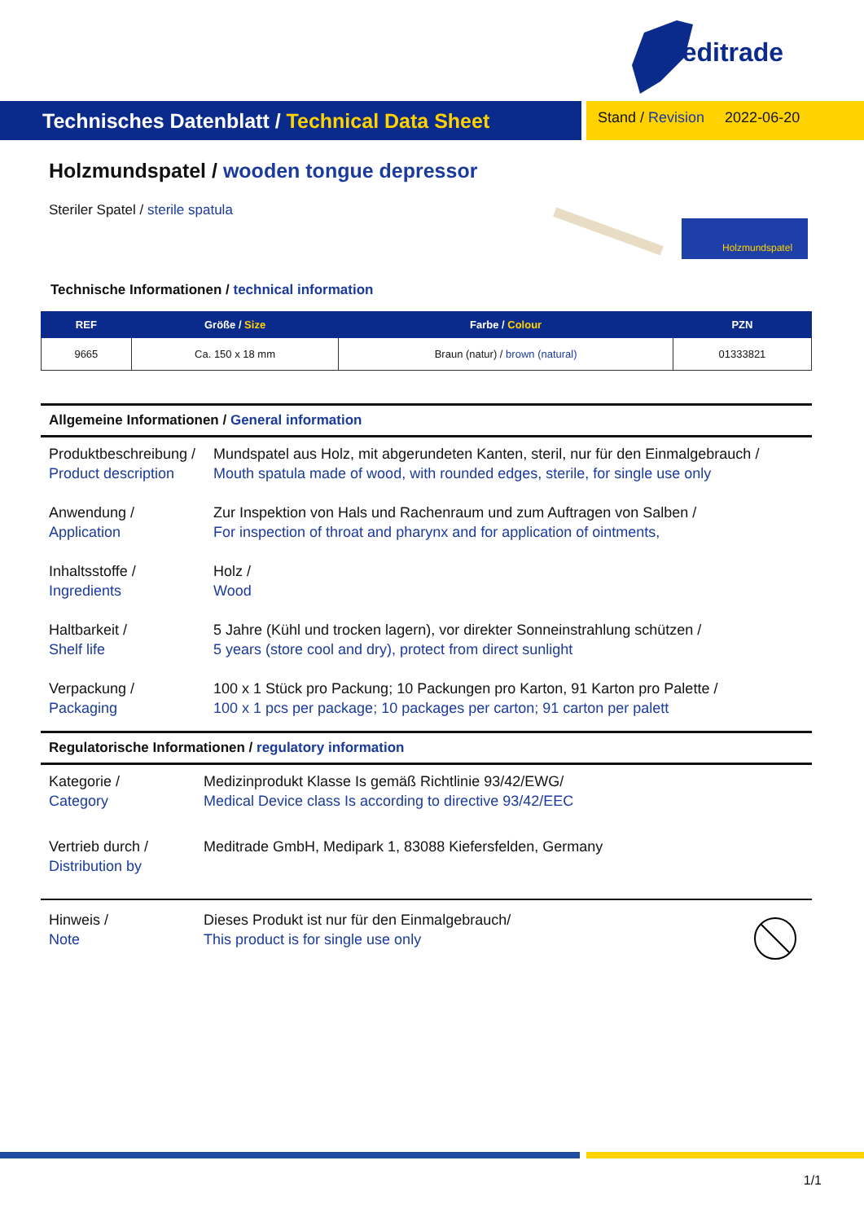Meditrade
Technisches Datenblatt / Technical Data Sheet
Stand / Revision 2022-06-20
Holzmundspatel / wooden tongue depressor
Steriler Spatel / sterile spatula
Holzmundspatel
Technische Informationen / technical information
| REF | Größe / Size | Farbe / Colour | PZN |
| --- | --- | --- | --- |
| 9665 | Ca. 150 x 18 mm | Braun (natur) / brown (natural) | 01333821 |
Allgemeine Informationen / General information
Produktbeschreibung /
Product description
Mundspatel aus Holz, mit abgerundeten Kanten, steril, nur für den Einmalgebrauch /
Mouth spatula made of wood, with rounded edges, sterile, for single use only
Anwendung /
Application
Zur Inspektion von Hals und Rachenraum und zum Auftragen von Salben /
For inspection of throat and pharynx and for application of ointments,
Inhaltsstoffe /
Ingredients
Holz /
Wood
Haltbarkeit /
Shelf life
5 Jahre (Kühl und trocken lagern), vor direkter Sonneinstrahlung schützen /
5 years (store cool and dry), protect from direct sunlight
Verpackung /
Packaging
100 x 1 Stück pro Packung; 10 Packungen pro Karton, 91 Karton pro Palette /
100 x 1 pcs per package; 10 packages per carton; 91 carton per palett
Regulatorische Informationen / regulatory information
Kategorie /
Category
Medizinprodukt Klasse Is gemäß Richtlinie 93/42/EWG/
Medical Device class Is according to directive 93/42/EEC
Vertrieb durch /
Distribution by
Meditrade GmbH, Medipark 1, 83088 Kiefersfelden, Germany
Hinweis /
Note
Dieses Produkt ist nur für den Einmalgebrauch/
This product is for single use only
1/1